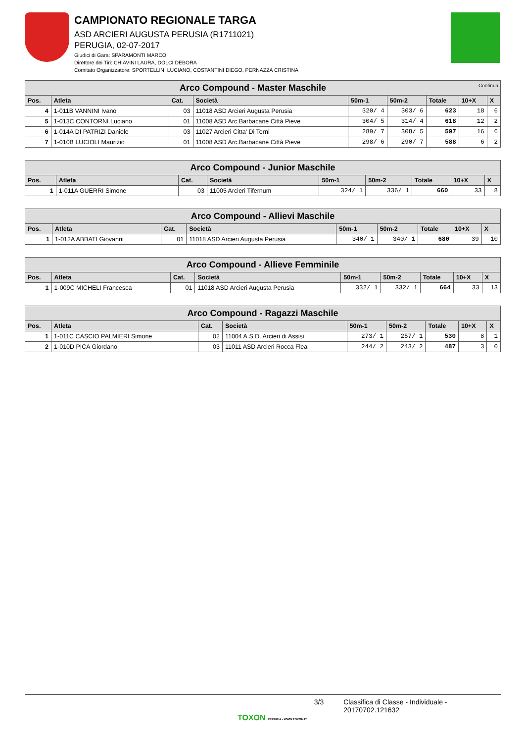CAMPIONATO REGIONALE TARGA
ASD ARCIERI AUGUSTA PERUSIA (R1711021)
PERUGIA, 02-07-2017
Giudici di Gara: SPARAMONTI MARCO
Direttore dei Tiri: CHIAVINI LAURA, DOLCI DEBORA
Comitato Organizzatore: SPORTELLINI LUCIANO, COSTANTINI DIEGO, PERNAZZA CRISTINA
| Arco Compound - Master Maschile Continua | | | | | | | | |
| --- | --- | --- | --- | --- | --- | --- | --- | --- |
| Pos. | Atleta | Cat. | Società | 50m-1 | 50m-2 | Totale | 10+X | X |
| 4 | 1-011B VANNINI Ivano | 03 | 11018 ASD Arcieri Augusta Perusia | 320/ 4 | 303/ 6 | 623 | 18 | 6 |
| 5 | 1-013C CONTORNI Luciano | 01 | 11008 ASD Arc.Barbacane Città Pieve | 304/ 5 | 314/ 4 | 618 | 12 | 2 |
| 6 | 1-014A DI PATRIZI Daniele | 03 | 11027 Arcieri Citta' Di Terni | 289/ 7 | 308/ 5 | 597 | 16 | 6 |
| 7 | 1-010B LUCIOLI Maurizio | 01 | 11008 ASD Arc.Barbacane Città Pieve | 298/ 6 | 290/ 7 | 588 | 6 | 2 |
| Arco Compound - Junior Maschile | | | | | | | | |
| --- | --- | --- | --- | --- | --- | --- | --- | --- |
| Pos. | Atleta | Cat. | Società | 50m-1 | 50m-2 | Totale | 10+X | X |
| 1 | 1-011A GUERRI Simone | 03 | 11005 Arcieri Tifernum | 324/ 1 | 336/ 1 | 660 | 33 | 8 |
| Arco Compound - Allievi Maschile | | | | | | | | |
| --- | --- | --- | --- | --- | --- | --- | --- | --- |
| Pos. | Atleta | Cat. | Società | 50m-1 | 50m-2 | Totale | 10+X | X |
| 1 | 1-012A ABBATI Giovanni | 01 | 11018 ASD Arcieri Augusta Perusia | 340/ 1 | 340/ 1 | 680 | 39 | 10 |
| Arco Compound - Allieve Femminile | | | | | | | | |
| --- | --- | --- | --- | --- | --- | --- | --- | --- |
| Pos. | Atleta | Cat. | Società | 50m-1 | 50m-2 | Totale | 10+X | X |
| 1 | 1-009C MICHELI Francesca | 01 | 11018 ASD Arcieri Augusta Perusia | 332/ 1 | 332/ 1 | 664 | 33 | 13 |
| Arco Compound - Ragazzi Maschile | | | | | | | | |
| --- | --- | --- | --- | --- | --- | --- | --- | --- |
| Pos. | Atleta | Cat. | Società | 50m-1 | 50m-2 | Totale | 10+X | X |
| 1 | 1-011C CASCIO PALMIERI Simone | 02 | 11004 A.S.D. Arcieri di Assisi | 273/ 1 | 257/ 1 | 530 | 8 | 1 |
| 2 | 1-010D PICA Giordano | 03 | 11011 ASD Arcieri Rocca Flea | 244/ 2 | 243/ 2 | 487 | 3 | 0 |
3/3 Classifica di Classe - Individuale - 20170702.121632
TOXON PERUGIA - WWW.TOXON.IT